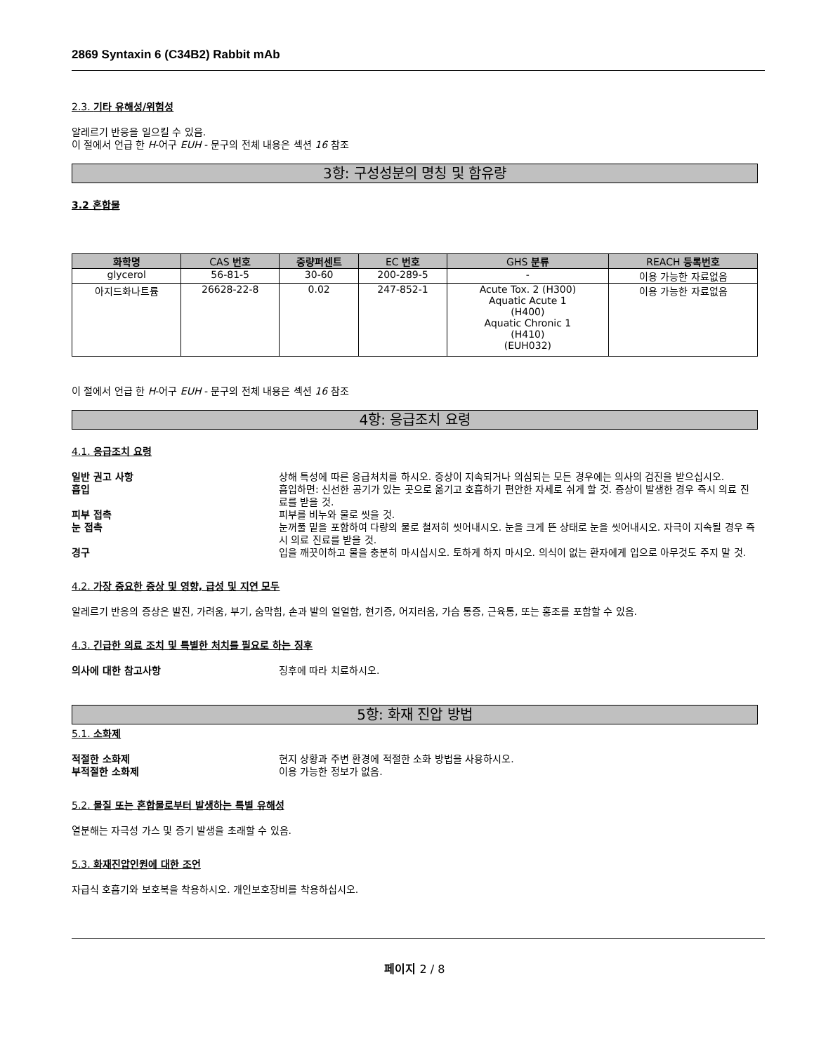2869 Syntaxin 6 (C34B2) Rabbit mAb
2.3. 기타 유해성/위험성
알레르기 반응을 일으킬 수 있음.
이 절에서 언급 한 H-어구 EUH - 문구의 전체 내용은 섹션 16 참조
3항: 구성성분의 명칭 및 함유량
3.2 혼합물
| 화학명 | CAS 번호 | 중량퍼센트 | EC 번호 | GHS 분류 | REACH 등록번호 |
| --- | --- | --- | --- | --- | --- |
| glycerol | 56-81-5 | 30-60 | 200-289-5 | - | 이용 가능한 자료없음 |
| 아지드화나트륨 | 26628-22-8 | 0.02 | 247-852-1 | Acute Tox. 2 (H300) Aquatic Acute 1 (H400) Aquatic Chronic 1 (H410) (EUH032) | 이용 가능한 자료없음 |
이 절에서 언급 한 H-어구 EUH - 문구의 전체 내용은 섹션 16 참조
4항: 응급조치 요령
4.1. 응급조치 요령
일반 권고 사항 상해 특성에 따른 응급처치를 하시오. 증상이 지속되거나 의심되는 모든 경우에는 의사의 검진을 받으십시오.
흡입 흡입하면: 신선한 공기가 있는 곳으로 옮기고 호흡하기 편안한 자세로 쉬게 할 것. 증상이 발생한 경우 즉시 의료 진료를 받을 것.
피부 접촉 피부를 비누와 물로 씻을 것.
눈 접촉 눈꺼풀 밑을 포함하여 다량의 물로 철저히 씻어내시오. 눈을 크게 뜬 상태로 눈을 씻어내시오. 자극이 지속될 경우 즉시 의료 진료를 받을 것.
경구 입을 깨끗이하고 물을 충분히 마시십시오. 토하게 하지 마시오. 의식이 없는 환자에게 입으로 아무것도 주지 말 것.
4.2. 가장 중요한 증상 및 영향, 급성 및 지연 모두
알레르기 반응의 증상은 발진, 가려움, 부기, 숨막힘, 손과 발의 얼얼함, 현기증, 어지러움, 가슴 통증, 근육통, 또는 홍조를 포함할 수 있음.
4.3. 긴급한 의료 조치 및 특별한 처치를 필요로 하는 징후
의사에 대한 참고사항 징후에 따라 치료하시오.
5항: 화재 진압 방법
5.1. 소화제
적절한 소화제 현지 상황과 주변 환경에 적절한 소화 방법을 사용하시오.
부적절한 소화제 이용 가능한 정보가 없음.
5.2. 물질 또는 혼합물로부터 발생하는 특별 유해성
열분해는 자극성 가스 및 증기 발생을 초래할 수 있음.
5.3. 화재진압인원에 대한 조언
자급식 호흡기와 보호복을 착용하시오. 개인보호장비를 착용하십시오.
페이지 2 / 8